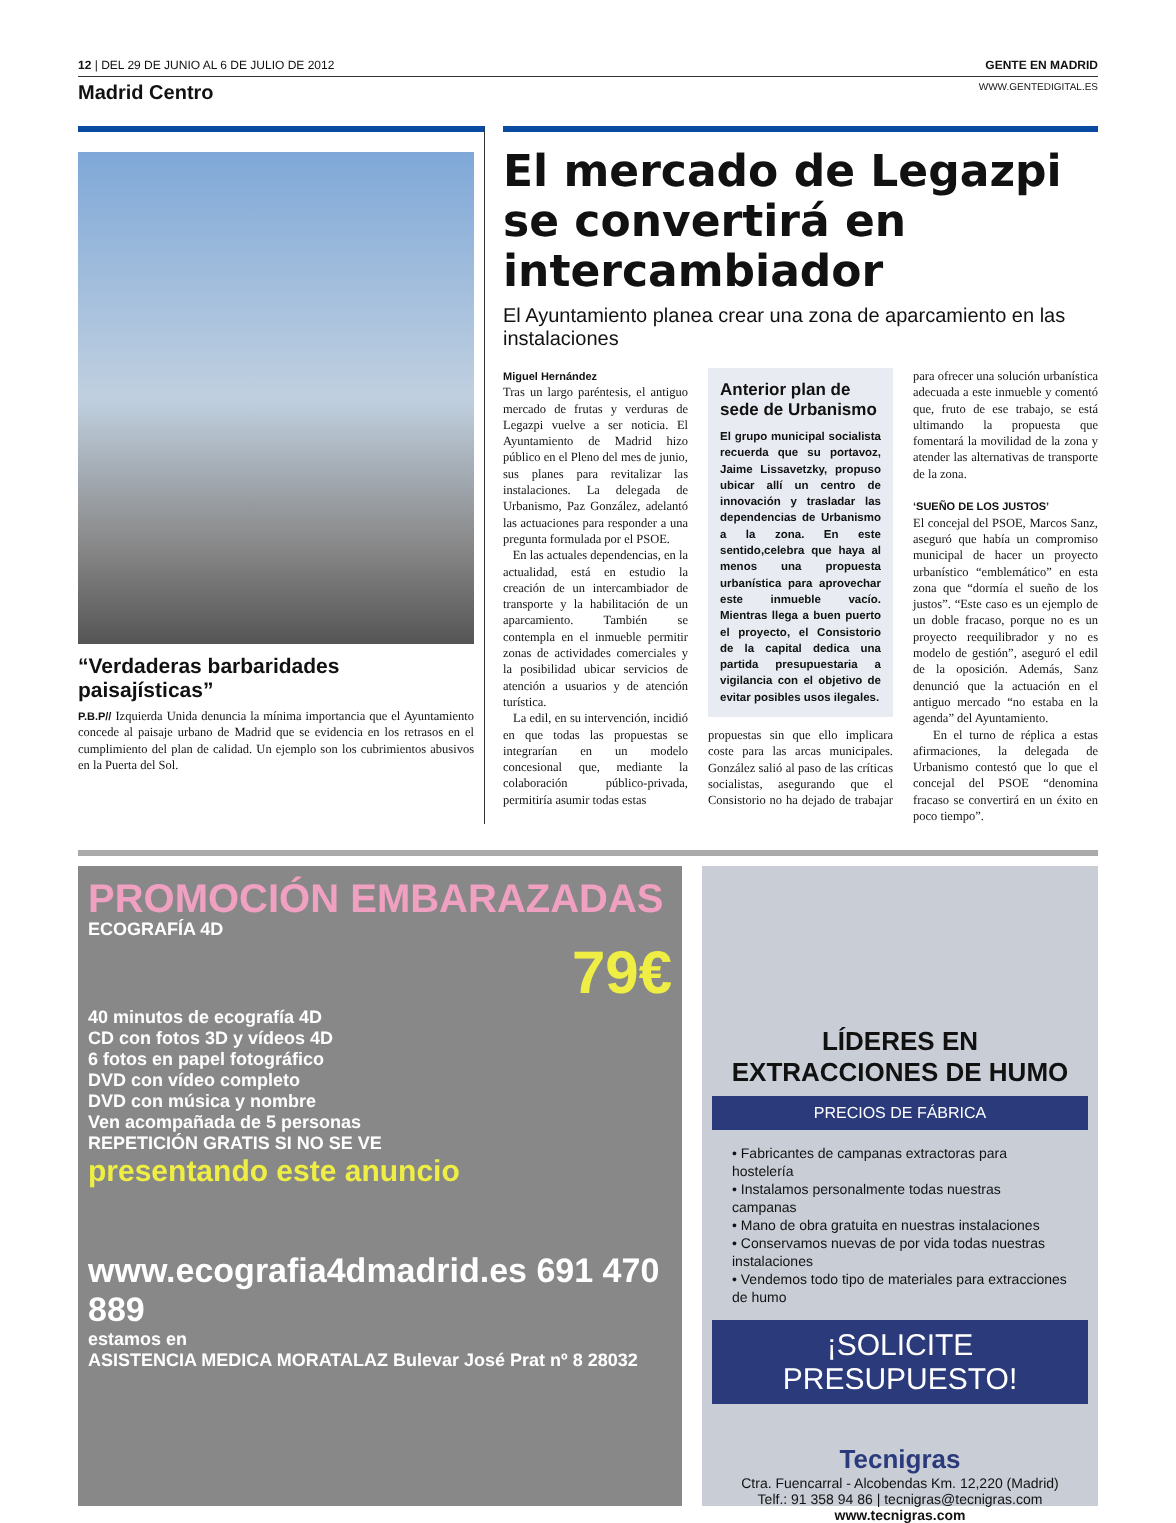12 | DEL 29 DE JUNIO AL 6 DE JULIO DE 2012 GENTE EN MADRID
Madrid Centro WWW.GENTEDIGITAL.ES
“Verdaderas barbaridades paisajísticas”
P.B.P// Izquierda Unida denuncia la mínima importancia que el Ayuntamiento concede al paisaje urbano de Madrid que se evidencia en los retrasos en el cumplimiento del plan de calidad. Un ejemplo son los cubrimientos abusivos en la Puerta del Sol.
El mercado de Legazpi se convertirá en intercambiador
El Ayuntamiento planea crear una zona de aparcamiento en las instalaciones
Miguel Hernández
Tras un largo paréntesis, el antiguo mercado de frutas y verduras de Legazpi vuelve a ser noticia. El Ayuntamiento de Madrid hizo público en el Pleno del mes de junio, sus planes para revitalizar las instalaciones. La delegada de Urbanismo, Paz González, adelantó las actuaciones para responder a una pregunta formulada por el PSOE.
En las actuales dependencias, en la actualidad, está en estudio la creación de un intercambiador de transporte y la habilitación de un aparcamiento. También se contempla en el inmueble permitir zonas de actividades comerciales y la posibilidad ubicar servicios de atención a usuarios y de atención turística.
La edil, en su intervención, incidió en que todas las propuestas se integrarían en un modelo concesional que, mediante la colaboración público-privada, permitiría asumir todas estas
Anterior plan de sede de Urbanismo
El grupo municipal socialista recuerda que su portavoz, Jaime Lissavetzky, propuso ubicar allí un centro de innovación y trasladar las dependencias de Urbanismo a la zona. En este sentido,celebra que haya al menos una propuesta urbanística para aprovechar este inmueble vacío. Mientras llega a buen puerto el proyecto, el Consistorio de la capital dedica una partida presupuestaria a vigilancia con el objetivo de evitar posibles usos ilegales.
propuestas sin que ello implicara coste para las arcas municipales. González salió al paso de las críticas socialistas, asegurando que el Consistorio no ha dejado de trabajar para ofrecer una solución urbanística adecuada a este inmueble y comentó que, fruto de ese trabajo, se está ultimando la propuesta que fomentará la movilidad de la zona y atender las alternativas de transporte de la zona.
‘SUEÑO DE LOS JUSTOS’
El concejal del PSOE, Marcos Sanz, aseguró que había un compromiso municipal de hacer un proyecto urbanístico “emblemático” en esta zona que “dormía el sueño de los justos”. “Este caso es un ejemplo de un doble fracaso, porque no es un proyecto reequilibrador y no es modelo de gestión”, aseguró el edil de la oposición. Además, Sanz denunció que la actuación en el antiguo mercado “no estaba en la agenda” del Ayuntamiento.
En el turno de réplica a estas afirmaciones, la delegada de Urbanismo contestó que lo que el concejal del PSOE “denomina fracaso se convertirá en un éxito en poco tiempo”.
PROMOCIÓN EMBARAZADAS
ECOGRAFÍA 4D
79€
40 minutos de ecografía 4D
CD con fotos 3D y vídeos 4D
6 fotos en papel fotográfico
DVD con vídeo completo
DVD con música y nombre
Ven acompañada de 5 personas
REPETICIÓN GRATIS SI NO SE VE
presentando este anuncio
www.ecografia4dmadrid.es 691 470 889
estamos en
ASISTENCIA MEDICA MORATALAZ Bulevar José Prat nº 8 28032
LÍDERES EN
EXTRACCIONES DE HUMO
PRECIOS DE FÁBRICA
• Fabricantes de campanas extractoras para hostelería
• Instalamos personalmente todas nuestras campanas
• Mano de obra gratuita en nuestras instalaciones
• Conservamos nuevas de por vida todas nuestras instalaciones
• Vendemos todo tipo de materiales para extracciones de humo
¡SOLICITE PRESUPUESTO!
Tecnigras
Ctra. Fuencarral - Alcobendas Km. 12,220 (Madrid)
Telf.: 91 358 94 86 | tecnigras@tecnigras.com
www.tecnigras.com